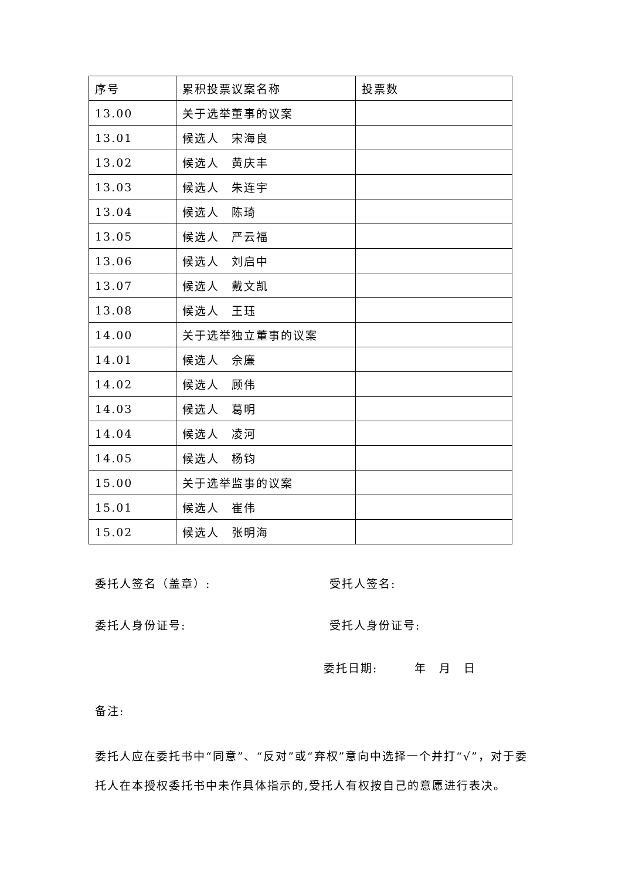| 序号 | 累积投票议案名称 | 投票数 |
| 13.00 | 关于选举董事的议案 | |
| 13.01 | 候选人 宋海良 | |
| 13.02 | 候选人 黄庆丰 | |
| 13.03 | 候选人 朱连宇 | |
| 13.04 | 候选人 陈琦 | |
| 13.05 | 候选人 严云福 | |
| 13.06 | 候选人 刘启中 | |
| 13.07 | 候选人 戴文凯 | |
| 13.08 | 候选人 王珏 | |
| 14.00 | 关于选举独立董事的议案 | |
| 14.01 | 候选人 佘廉 | |
| 14.02 | 候选人 顾伟 | |
| 14.03 | 候选人 葛明 | |
| 14.04 | 候选人 凌河 | |
| 14.05 | 候选人 杨钧 | |
| 15.00 | 关于选举监事的议案 | |
| 15.01 | 候选人 崔伟 | |
| 15.02 | 候选人 张明海 | |
委托人签名（盖章）: 受托人签名:
委托人身份证号: 受托人身份证号:
委托日期:　　　年　月　日
备注:
委托人应在委托书中“同意”、“反对”或“弃权”意向中选择一个并打“√”，对于委托人在本授权委托书中未作具体指示的,受托人有权按自己的意愿进行表决。